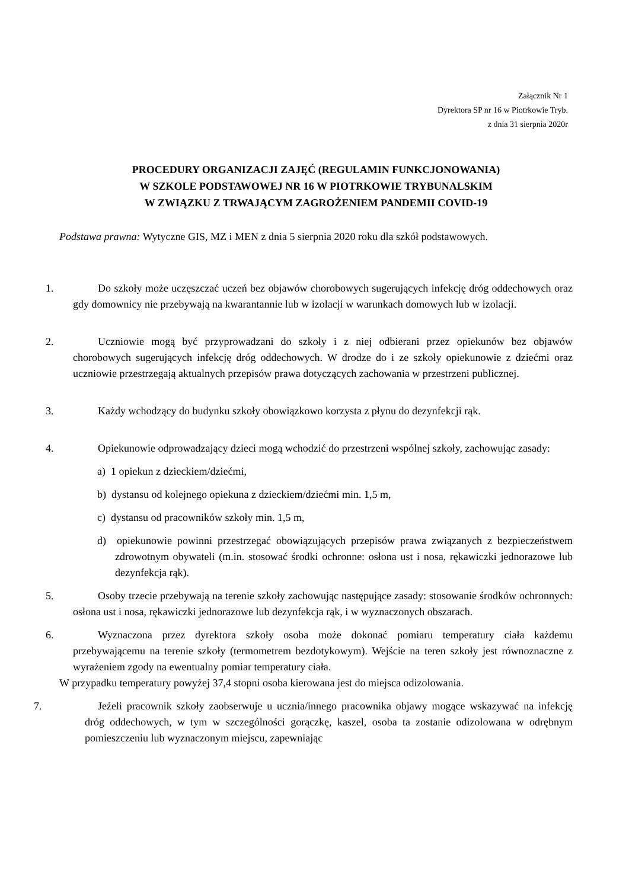Załącznik Nr 1
Dyrektora SP nr 16 w Piotrkowie Tryb.
z dnia 31 sierpnia 2020r
PROCEDURY ORGANIZACJI ZAJĘĆ (REGULAMIN FUNKCJONOWANIA)
W SZKOLE PODSTAWOWEJ NR 16 W PIOTRKOWIE TRYBUNALSKIM
W ZWIĄZKU Z TRWAJĄCYM ZAGROŻENIEM PANDEMII COVID-19
Podstawa prawna: Wytyczne GIS, MZ i MEN z dnia 5 sierpnia 2020 roku dla szkół podstawowych.
1. Do szkoły może uczęszczać uczeń bez objawów chorobowych sugerujących infekcję dróg oddechowych oraz gdy domownicy nie przebywają na kwarantannie lub w izolacji w warunkach domowych lub w izolacji.
2. Uczniowie mogą być przyprowadzani do szkoły i z niej odbierani przez opiekunów bez objawów chorobowych sugerujących infekcję dróg oddechowych. W drodze do i ze szkoły opiekunowie z dziećmi oraz uczniowie przestrzegają aktualnych przepisów prawa dotyczących zachowania w przestrzeni publicznej.
3. Każdy wchodzący do budynku szkoły obowiązkowo korzysta z płynu do dezynfekcji rąk.
4. Opiekunowie odprowadzający dzieci mogą wchodzić do przestrzeni wspólnej szkoły, zachowując zasady:
a) 1 opiekun z dzieckiem/dziećmi,
b) dystansu od kolejnego opiekuna z dzieckiem/dziećmi min. 1,5 m,
c) dystansu od pracowników szkoły min. 1,5 m,
d) opiekunowie powinni przestrzegać obowiązujących przepisów prawa związanych z bezpieczeństwem zdrowotnym obywateli (m.in. stosować środki ochronne: osłona ust i nosa, rękawiczki jednorazowe lub dezynfekcja rąk).
5. Osoby trzecie przebywają na terenie szkoły zachowując następujące zasady: stosowanie środków ochronnych: osłona ust i nosa, rękawiczki jednorazowe lub dezynfekcja rąk, i w wyznaczonych obszarach.
6. Wyznaczona przez dyrektora szkoły osoba może dokonać pomiaru temperatury ciała każdemu przebywającemu na terenie szkoły (termometrem bezdotykowym). Wejście na teren szkoły jest równoznaczne z wyrażeniem zgody na ewentualny pomiar temperatury ciała.
W przypadku temperatury powyżej 37,4 stopni osoba kierowana jest do miejsca odizolowania.
7. Jeżeli pracownik szkoły zaobserwuje u ucznia/innego pracownika objawy mogące wskazywać na infekcję dróg oddechowych, w tym w szczególności gorączkę, kaszel, osoba ta zostanie odizolowana w odrębnym pomieszczeniu lub wyznaczonym miejscu, zapewniając